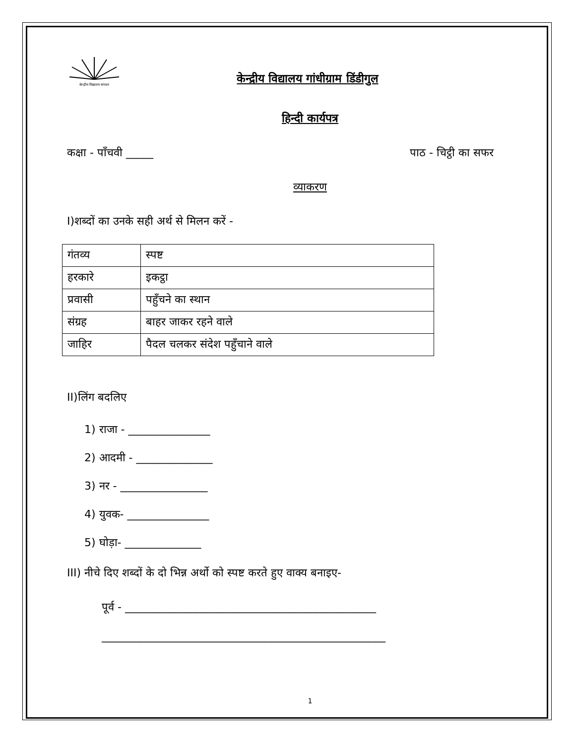केन्द्रीय विद्यालय संगठन
केन्द्रीय विद्यालय गांधीग्राम डिंडीगुल
हिन्दी कार्यपत्र
कक्षा - पाँचवी _____ पाठ - चिट्ठी का सफर
व्याकरण
I)शब्दों का उनके सही अर्थ से मिलन करें -
| गंतव्य | स्पष्ट |
| हरकारे | इकट्ठा |
| प्रवासी | पहुँचने का स्थान |
| संग्रह | बाहर जाकर रहने वाले |
| जाहिर | पैदल चलकर संदेश पहुँचाने वाले |
II)लिंग बदलिए
1) राजा - _______________
2) आदमी - ______________
3) नर - ________________
4) युवक- _______________
5) घोड़ा- ______________
III) नीचे दिए शब्दों के दो भिन्न अर्थो को स्पष्ट करते हुए वाक्य बनाइए-
पूर्व - ______________________________________________
____________________________________________________
1